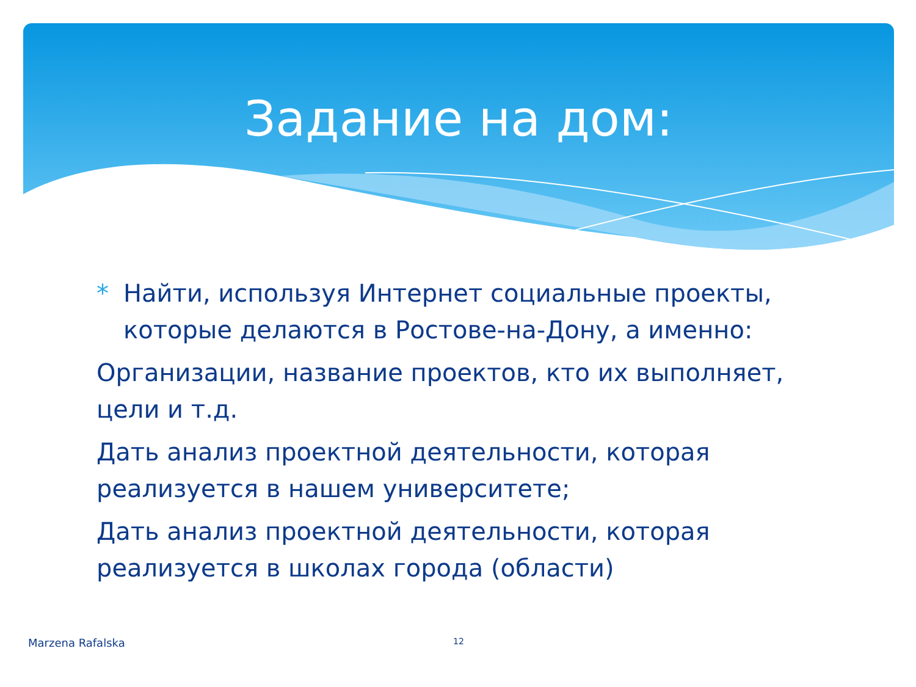Задание на дом:
* Найти, используя Интернет социальные проекты, которые делаются в Ростове-на-Дону, а именно:
Организации, название проектов, кто их выполняет, цели и т.д.
Дать анализ проектной деятельности, которая реализуется в нашем университете;
Дать анализ проектной деятельности, которая реализуется в школах города (области)
Marzena Rafalska 12